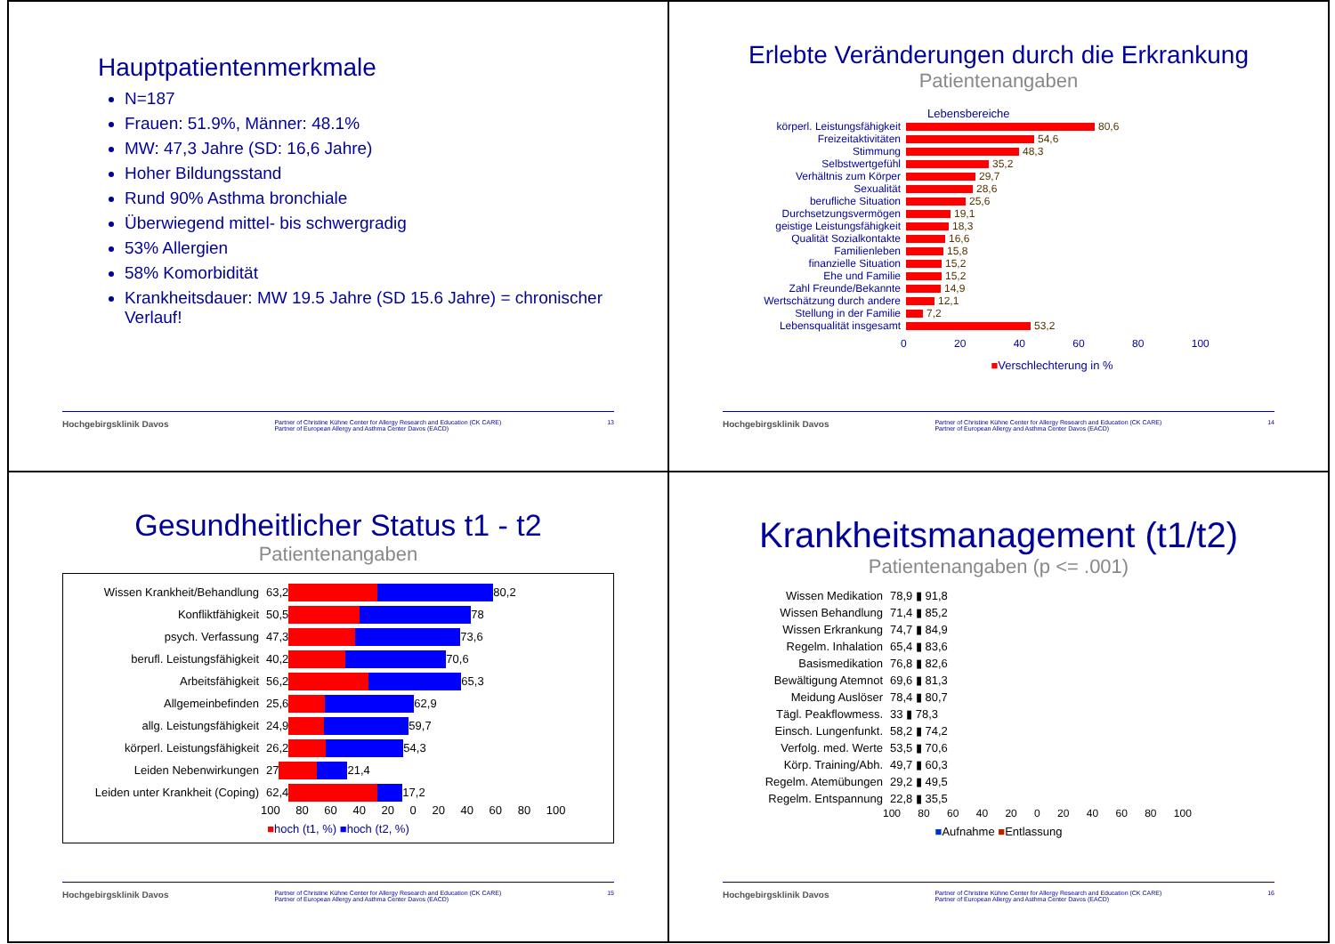Hauptpatientenmerkmale
N=187
Frauen: 51.9%, Männer: 48.1%
MW: 47,3 Jahre (SD: 16,6 Jahre)
Hoher Bildungsstand
Rund 90% Asthma bronchiale
Überwiegend mittel- bis schwergradig
53% Allergien
58% Komorbidität
Krankheitsdauer: MW 19.5 Jahre (SD 15.6 Jahre) = chronischer Verlauf!
Hochgebirgsklinik Davos Partner of Christine Kühne Center for Allergy Research and Education (CK CARE)
Partner of European Allergy and Asthma Center Davos (EACD) 13
Erlebte Veränderungen durch die Erkrankung
Patientenangaben
Lebensbereiche
körperl. Leistungsfähigkeit 80,6
Freizeitaktivitäten 54,6
Stimmung 48,3
Selbstwertgefühl 35,2
Verhältnis zum Körper 29,7
Sexualität 28,6
berufliche Situation 25,6
Durchsetzungsvermögen 19,1
geistige Leistungsfähigkeit 18,3
Qualität Sozialkontakte 16,6
Familienleben 15,8
finanzielle Situation 15,2
Ehe und Familie 15,2
Zahl Freunde/Bekannte 14,9
Wertschätzung durch andere 12,1
Stellung in der Familie 7,2
Lebensqualität insgesamt 53,2
0 20 40 60 80 100
■Verschlechterung in %
Hochgebirgsklinik Davos Partner of Christine Kühne Center for Allergy Research and Education (CK CARE)
Partner of European Allergy and Asthma Center Davos (EACD) 14
Gesundheitlicher Status t1 - t2
Patientenangaben
Wissen Krankheit/Behandlung 63,2 80,2
Konfliktfähigkeit 50,5 78
psych. Verfassung 47,3 73,6
berufl. Leistungsfähigkeit 40,2 70,6
Arbeitsfähigkeit 56,2 65,3
Allgemeinbefinden 25,6 62,9
allg. Leistungsfähigkeit 24,9 59,7
körperl. Leistungsfähigkeit 26,2 54,3
Leiden Nebenwirkungen 27 21,4
Leiden unter Krankheit (Coping) 62,4 17,2
100 80 60 40 20 0 20 40 60 80 100
■hoch (t1, %) ■hoch (t2, %)
Hochgebirgsklinik Davos Partner of Christine Kühne Center for Allergy Research and Education (CK CARE)
Partner of European Allergy and Asthma Center Davos (EACD) 15
Krankheitsmanagement (t1/t2)
Patientenangaben (p <= .001)
Wissen Medikation 78,9 ▮ 91,8
Wissen Behandlung 71,4 ▮ 85,2
Wissen Erkrankung 74,7 ▮ 84,9
Regelm. Inhalation 65,4 ▮ 83,6
Basismedikation 76,8 ▮ 82,6
Bewältigung Atemnot 69,6 ▮ 81,3
Meidung Auslöser 78,4 ▮ 80,7
Tägl. Peakflowmess. 33 ▮ 78,3
Einsch. Lungenfunkt. 58,2 ▮ 74,2
Verfolg. med. Werte 53,5 ▮ 70,6
Körp. Training/Abh. 49,7 ▮ 60,3
Regelm. Atemübungen 29,2 ▮ 49,5
Regelm. Entspannung 22,8 ▮ 35,5
100 80 60 40 20 0 20 40 60 80 100
■Aufnahme ■Entlassung
Hochgebirgsklinik Davos Partner of Christine Kühne Center for Allergy Research and Education (CK CARE)
Partner of European Allergy and Asthma Center Davos (EACD) 16